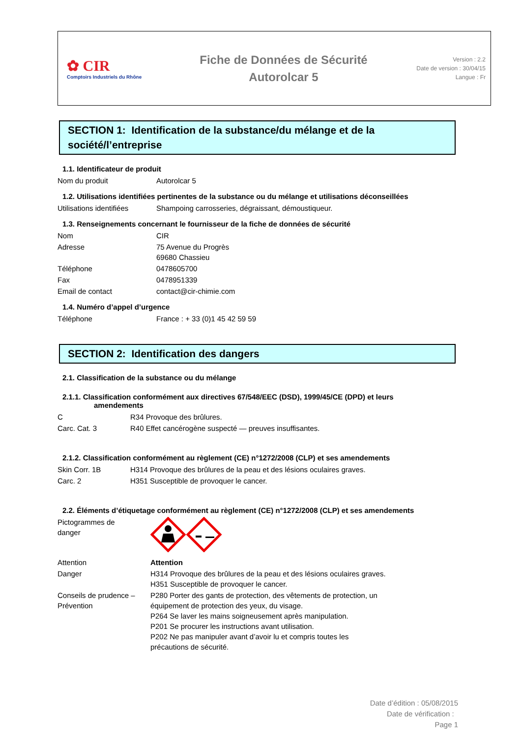✿ CIR
Comptoirs Industriels du Rhône
Fiche de Données de Sécurité
Autorolcar 5
Version : 2.2
Date de version : 30/04/15
Langue : Fr
SECTION 1: Identification de la substance/du mélange et de la société/l’entreprise
1.1. Identificateur de produit
| Nom du produit | Autorolcar 5 |
1.2. Utilisations identifiées pertinentes de la substance ou du mélange et utilisations déconseillées
| Utilisations identifiées | Shampoing carrosseries, dégraissant, démoustiqueur. |
1.3. Renseignements concernant le fournisseur de la fiche de données de sécurité
| Nom | CIR |
| Adresse | 75 Avenue du Progrès 69680 Chassieu |
| Téléphone | 0478605700 |
| Fax | 0478951339 |
| Email de contact | contact@cir-chimie.com |
1.4. Numéro d’appel d’urgence
| Téléphone | France : + 33 (0)1 45 42 59 59 |
SECTION 2: Identification des dangers
2.1. Classification de la substance ou du mélange
2.1.1. Classification conformément aux directives 67/548/EEC (DSD), 1999/45/CE (DPD) et leurs
amendements
| C | R34 Provoque des brûlures. |
| Carc. Cat. 3 | R40 Effet cancérogène suspecté — preuves insuffisantes. |
2.1.2. Classification conformément au règlement (CE) n°1272/2008 (CLP) et ses amendements
| Skin Corr. 1B | H314 Provoque des brûlures de la peau et des lésions oculaires graves. |
| Carc. 2 | H351 Susceptible de provoquer le cancer. |
2.2. Éléments d’étiquetage conformément au règlement (CE) n°1272/2008 (CLP) et ses amendements
| Pictogrammes de danger | |
| Attention | Attention |
| Danger | H314 Provoque des brûlures de la peau et des lésions oculaires graves. H351 Susceptible de provoquer le cancer. |
| Conseils de prudence – Prévention | P280 Porter des gants de protection, des vêtements de protection, un équipement de protection des yeux, du visage. P264 Se laver les mains soigneusement après manipulation. P201 Se procurer les instructions avant utilisation. P202 Ne pas manipuler avant d’avoir lu et compris toutes les précautions de sécurité. |
Date d’édition : 05/08/2015
Date de vérification :
Page 1